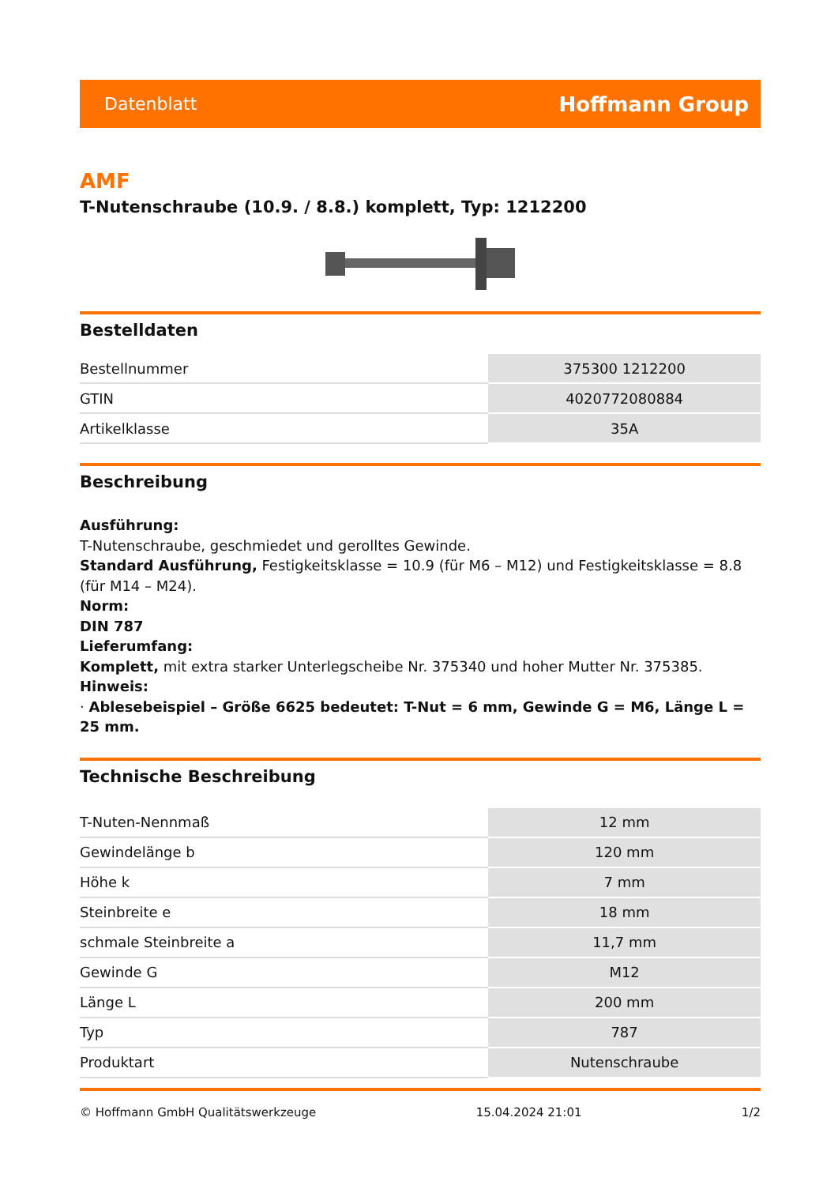Datenblatt Hoffmann Group
AMF
T-Nutenschraube (10.9. / 8.8.) komplett, Typ: 1212200
Bestelldaten
| Bestellnummer | 375300 1212200 |
| GTIN | 4020772080884 |
| Artikelklasse | 35A |
Beschreibung
Ausführung:
T-Nutenschraube, geschmiedet und gerolltes Gewinde.
Standard Ausführung, Festigkeitsklasse = 10.9 (für M6 – M12) und Festigkeitsklasse = 8.8 (für M14 – M24).
Norm:
DIN 787
Lieferumfang:
Komplett, mit extra starker Unterlegscheibe Nr. 375340 und hoher Mutter Nr. 375385.
Hinweis:
· Ablesebeispiel – Größe 6625 bedeutet: T-Nut = 6 mm, Gewinde G = M6, Länge L = 25 mm.
Technische Beschreibung
| T-Nuten-Nennmaß | 12 mm |
| Gewindelänge b | 120 mm |
| Höhe k | 7 mm |
| Steinbreite e | 18 mm |
| schmale Steinbreite a | 11,7 mm |
| Gewinde G | M12 |
| Länge L | 200 mm |
| Typ | 787 |
| Produktart | Nutenschraube |
© Hoffmann GmbH Qualitätswerkzeuge 15.04.2024 21:01 1/2